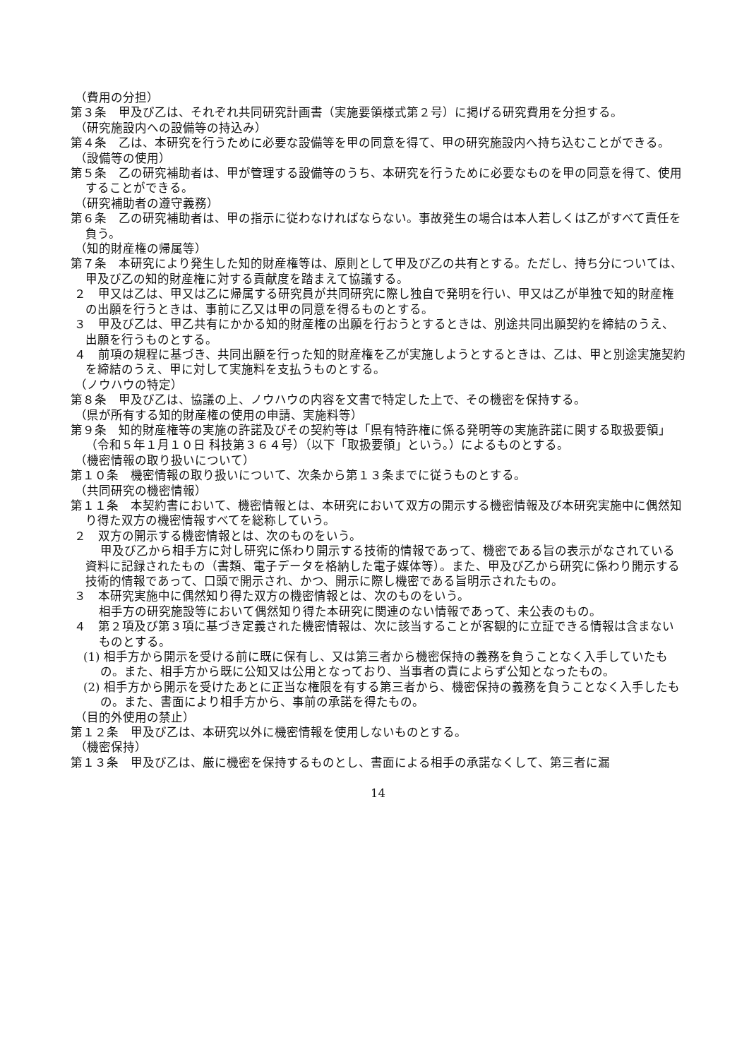（費用の分担）
第３条　甲及び乙は、それぞれ共同研究計画書（実施要領様式第２号）に掲げる研究費用を分担する。
（研究施設内への設備等の持込み）
第４条　乙は、本研究を行うために必要な設備等を甲の同意を得て、甲の研究施設内へ持ち込むことができる。
（設備等の使用）
第５条　乙の研究補助者は、甲が管理する設備等のうち、本研究を行うために必要なものを甲の同意を得て、使用することができる。
（研究補助者の遵守義務）
第６条　乙の研究補助者は、甲の指示に従わなければならない。事故発生の場合は本人若しくは乙がすべて責任を負う。
（知的財産権の帰属等）
第７条　本研究により発生した知的財産権等は、原則として甲及び乙の共有とする。ただし、持ち分については、甲及び乙の知的財産権に対する貢献度を踏まえて協議する。
２　甲又は乙は、甲又は乙に帰属する研究員が共同研究に際し独自で発明を行い、甲又は乙が単独で知的財産権の出願を行うときは、事前に乙又は甲の同意を得るものとする。
３　甲及び乙は、甲乙共有にかかる知的財産権の出願を行おうとするときは、別途共同出願契約を締結のうえ、出願を行うものとする。
４　前項の規程に基づき、共同出願を行った知的財産権を乙が実施しようとするときは、乙は、甲と別途実施契約を締結のうえ、甲に対して実施料を支払うものとする。
（ノウハウの特定）
第８条　甲及び乙は、協議の上、ノウハウの内容を文書で特定した上で、その機密を保持する。
（県が所有する知的財産権の使用の申請、実施料等）
第９条　知的財産権等の実施の許諾及びその契約等は「県有特許権に係る発明等の実施許諾に関する取扱要領」（令和５年１月１０日 科技第３６４号）（以下「取扱要領」という。）によるものとする。
（機密情報の取り扱いについて）
第１０条　機密情報の取り扱いについて、次条から第１３条までに従うものとする。
（共同研究の機密情報）
第１１条　本契約書において、機密情報とは、本研究において双方の開示する機密情報及び本研究実施中に偶然知り得た双方の機密情報すべてを総称していう。
２　双方の開示する機密情報とは、次のものをいう。
甲及び乙から相手方に対し研究に係わり開示する技術的情報であって、機密である旨の表示がなされている資料に記録されたもの（書類、電子データを格納した電子媒体等）。また、甲及び乙から研究に係わり開示する技術的情報であって、口頭で開示され、かつ、開示に際し機密である旨明示されたもの。
３　本研究実施中に偶然知り得た双方の機密情報とは、次のものをいう。
相手方の研究施設等において偶然知り得た本研究に関連のない情報であって、未公表のもの。
４　第２項及び第３項に基づき定義された機密情報は、次に該当することが客観的に立証できる情報は含まないものとする。
(1) 相手方から開示を受ける前に既に保有し、又は第三者から機密保持の義務を負うことなく入手していたもの。また、相手方から既に公知又は公用となっており、当事者の責によらず公知となったもの。
(2) 相手方から開示を受けたあとに正当な権限を有する第三者から、機密保持の義務を負うことなく入手したもの。また、書面により相手方から、事前の承諾を得たもの。
（目的外使用の禁止）
第１２条　甲及び乙は、本研究以外に機密情報を使用しないものとする。
（機密保持）
第１３条　甲及び乙は、厳に機密を保持するものとし、書面による相手の承諾なくして、第三者に漏
14